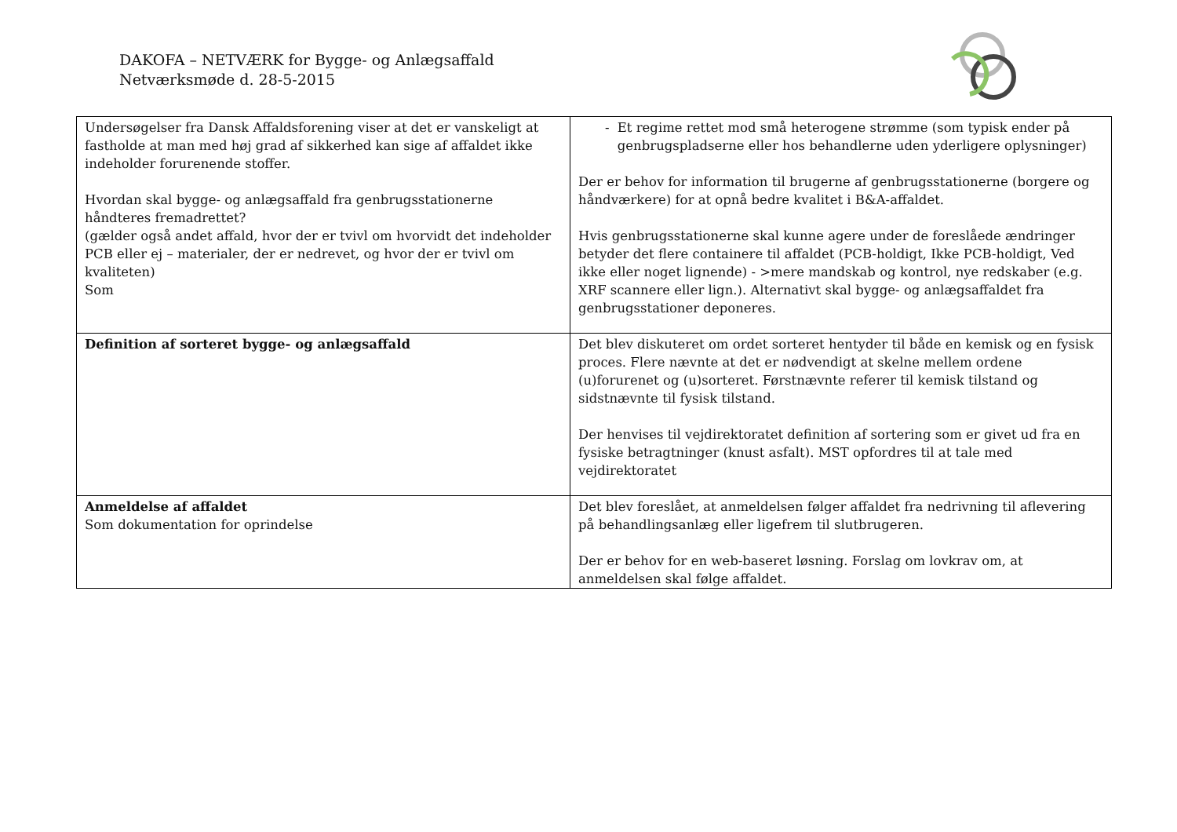DAKOFA – NETVÆRK for Bygge- og Anlægsaffald
Netværksmøde d. 28-5-2015
| Undersøgelser fra Dansk Affaldsforening viser at det er vanskeligt at fastholde at man med høj grad af sikkerhed kan sige af affaldet ikke indeholder forurenende stoffer. Hvordan skal bygge- og anlægsaffald fra genbrugsstationerne håndteres fremadrettet? (gælder også andet affald, hvor der er tvivl om hvorvidt det indeholder PCB eller ej – materialer, der er nedrevet, og hvor der er tvivl om kvaliteten) Som | - Et regime rettet mod små heterogene strømme (som typisk ender på genbrugspladserne eller hos behandlerne uden yderligere oplysninger) Der er behov for information til brugerne af genbrugsstationerne (borgere og håndværkere) for at opnå bedre kvalitet i B&A-affaldet. Hvis genbrugsstationerne skal kunne agere under de foreslåede ændringer betyder det flere containere til affaldet (PCB-holdigt, Ikke PCB-holdigt, Ved ikke eller noget lignende) - >mere mandskab og kontrol, nye redskaber (e.g. XRF scannere eller lign.). Alternativt skal bygge- og anlægsaffaldet fra genbrugsstationer deponeres. |
| Definition af sorteret bygge- og anlægsaffald | Det blev diskuteret om ordet sorteret hentyder til både en kemisk og en fysisk proces. Flere nævnte at det er nødvendigt at skelne mellem ordene (u)forurenet og (u)sorteret. Førstnævnte referer til kemisk tilstand og sidstnævnte til fysisk tilstand. Der henvises til vejdirektoratet definition af sortering som er givet ud fra en fysiske betragtninger (knust asfalt). MST opfordres til at tale med vejdirektoratet |
| Anmeldelse af affaldet Som dokumentation for oprindelse | Det blev foreslået, at anmeldelsen følger affaldet fra nedrivning til aflevering på behandlingsanlæg eller ligefrem til slutbrugeren. Der er behov for en web-baseret løsning. Forslag om lovkrav om, at anmeldelsen skal følge affaldet. |